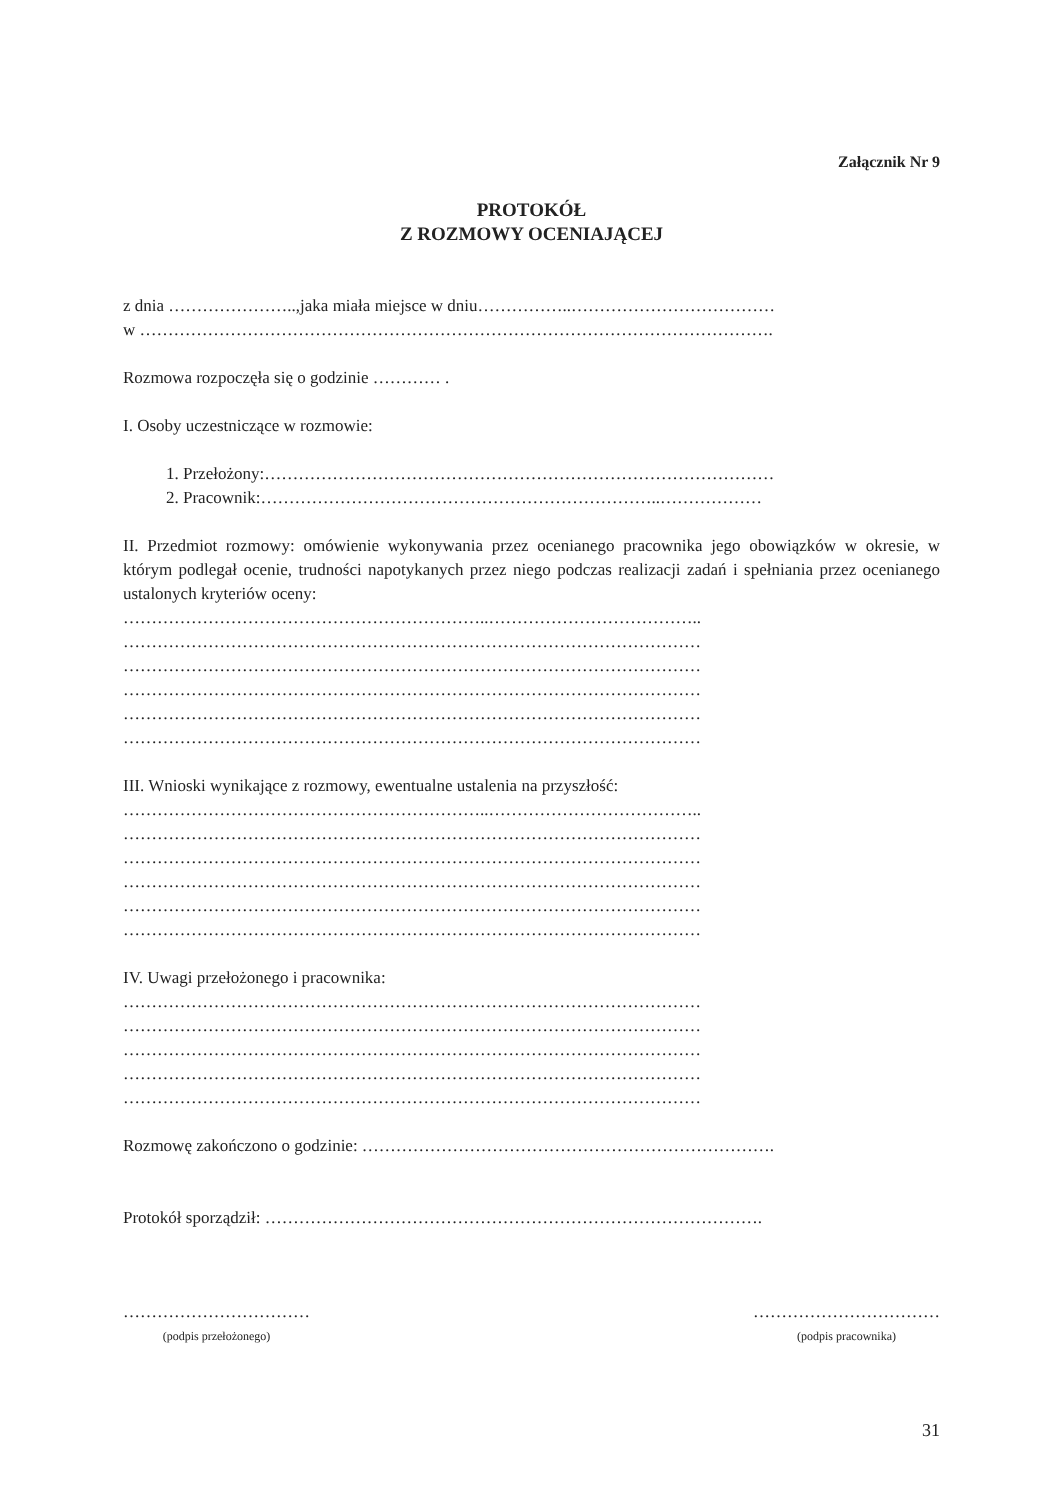Załącznik Nr 9
PROTOKÓŁ
Z ROZMOWY OCENIAJĄCEJ
z dnia …………………..,jaka miała miejsce w dniu……………..………………………………
w ………………………………………………………………………………………………….
Rozmowa rozpoczęła się o godzinie ………… .
I. Osoby uczestniczące w rozmowie:
1. Przełożony:………………………………………………………………………………
2. Pracownik:……………………………………………………………..………………
II. Przedmiot rozmowy: omówienie wykonywania przez ocenianego pracownika jego obowiązków w okresie, w którym podlegał ocenie, trudności napotykanych przez niego podczas realizacji zadań i spełniania przez ocenianego ustalonych kryteriów oceny:
………………………………………………………..………………………………..
…………………………………………………………………………………………
…………………………………………………………………………………………
…………………………………………………………………………………………
…………………………………………………………………………………………
…………………………………………………………………………………………
III. Wnioski wynikające z rozmowy, ewentualne ustalenia na przyszłość:
………………………………………………………..………………………………..
…………………………………………………………………………………………
…………………………………………………………………………………………
…………………………………………………………………………………………
…………………………………………………………………………………………
…………………………………………………………………………………………
IV. Uwagi przełożonego i pracownika:
…………………………………………………………………………………………
…………………………………………………………………………………………
…………………………………………………………………………………………
…………………………………………………………………………………………
…………………………………………………………………………………………
Rozmowę zakończono o godzinie: ……………………………………………………………….
Protokół sporządził: …………………………………………………………………………….
……………………………
(podpis przełożonego)
……………………………
(podpis pracownika)
31